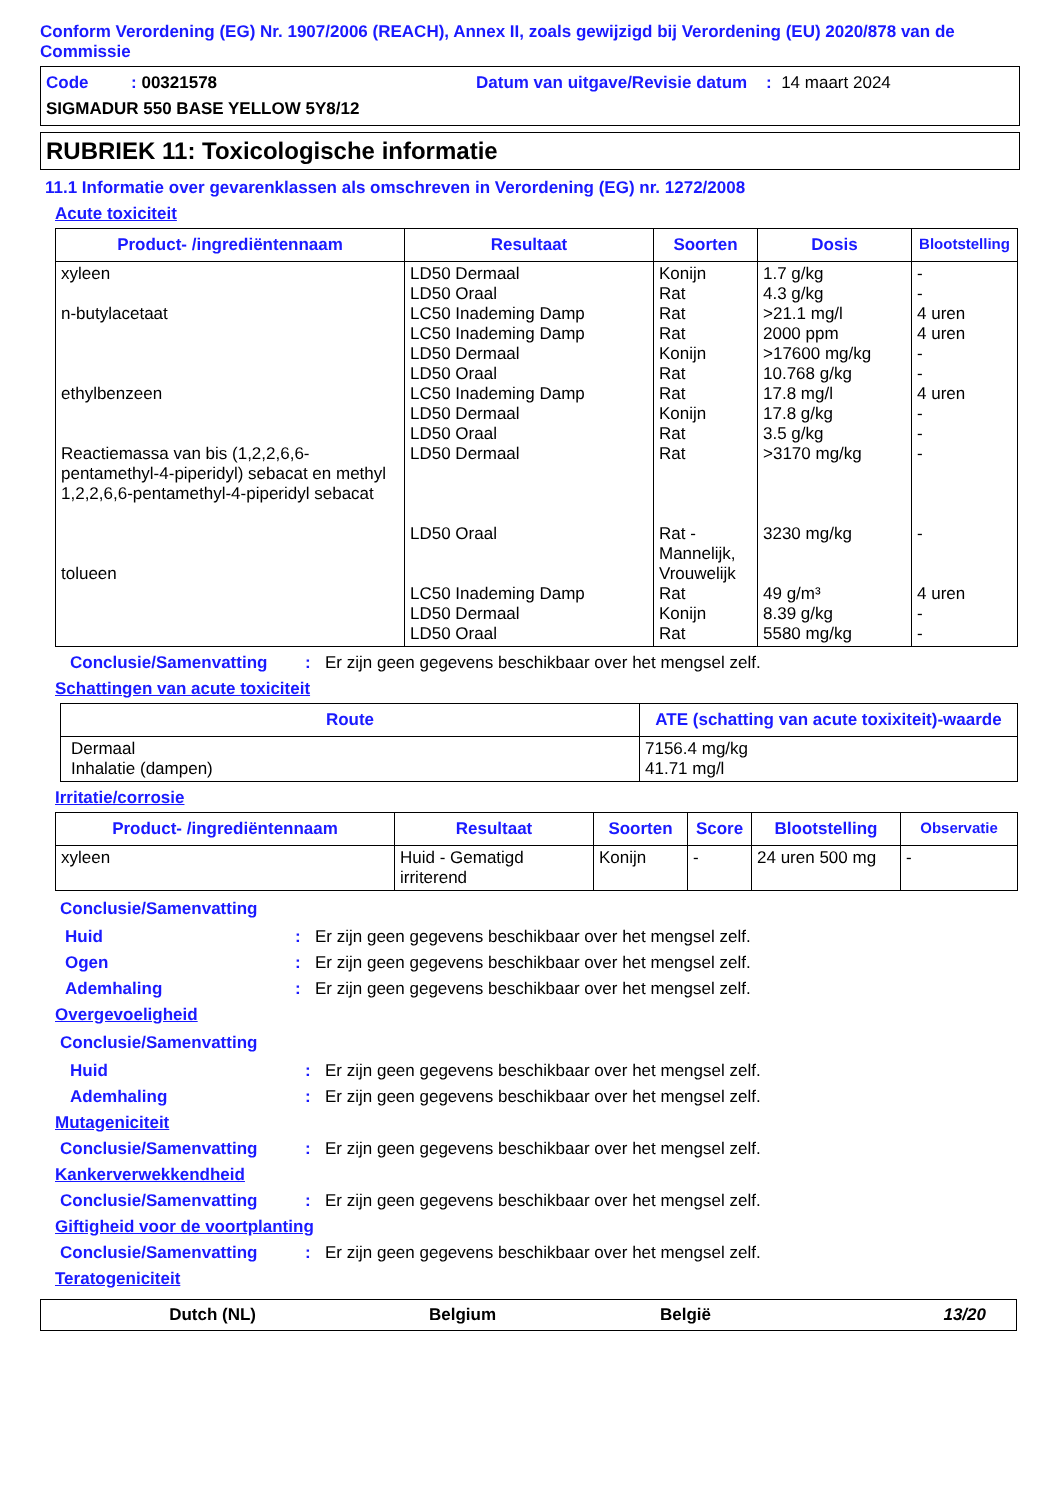Conform Verordening (EG) Nr. 1907/2006 (REACH), Annex II, zoals gewijzigd bij Verordening (EU) 2020/878 van de Commissie
Code : 00321578 Datum van uitgave/Revisie datum : 14 maart 2024
SIGMADUR 550 BASE YELLOW 5Y8/12
RUBRIEK 11: Toxicologische informatie
11.1 Informatie over gevarenklassen als omschreven in Verordening (EG) nr. 1272/2008
Acute toxiciteit
| Product- /ingrediëntennaam | Resultaat | Soorten | Dosis | Blootstelling |
| --- | --- | --- | --- | --- |
| xyleen n-butylacetaat ethylbenzeen Reactiemassa van bis (1,2,2,6,6-pentamethyl-4-piperidyl) sebacat en methyl 1,2,2,6,6-pentamethyl-4-piperidyl sebacat tolueen | LD50 Dermaal LD50 Oraal LC50 Inademing Damp LC50 Inademing Damp LD50 Dermaal LD50 Oraal LC50 Inademing Damp LD50 Dermaal LD50 Oraal LD50 Dermaal LD50 Oraal LC50 Inademing Damp LD50 Dermaal LD50 Oraal | Konijn Rat Rat Rat Konijn Rat Rat Konijn Rat Rat Rat - Mannelijk, Vrouwelijk Rat Konijn Rat | 1.7 g/kg 4.3 g/kg >21.1 mg/l 2000 ppm >17600 mg/kg 10.768 g/kg 17.8 mg/l 17.8 g/kg 3.5 g/kg >3170 mg/kg 3230 mg/kg 49 g/m³ 8.39 g/kg 5580 mg/kg | - - 4 uren 4 uren - - 4 uren - - - - 4 uren - - |
Conclusie/Samenvatting: Er zijn geen gegevens beschikbaar over het mengsel zelf.
Schattingen van acute toxiciteit
| Route | ATE (schatting van acute toxixiteit)-waarde |
| --- | --- |
| Dermaal Inhalatie (dampen) | 7156.4 mg/kg 41.71 mg/l |
Irritatie/corrosie
| Product- /ingrediëntennaam | Resultaat | Soorten | Score | Blootstelling | Observatie |
| --- | --- | --- | --- | --- | --- |
| xyleen | Huid - Gematigd irriterend | Konijn | - | 24 uren 500 mg | - |
Conclusie/Samenvatting
Huid: Er zijn geen gegevens beschikbaar over het mengsel zelf.
Ogen: Er zijn geen gegevens beschikbaar over het mengsel zelf.
Ademhaling: Er zijn geen gegevens beschikbaar over het mengsel zelf.
Overgevoeligheid
Conclusie/Samenvatting
Huid: Er zijn geen gegevens beschikbaar over het mengsel zelf.
Ademhaling: Er zijn geen gegevens beschikbaar over het mengsel zelf.
Mutageniciteit
Conclusie/Samenvatting: Er zijn geen gegevens beschikbaar over het mengsel zelf.
Kankerverwekkendheid
Conclusie/Samenvatting: Er zijn geen gegevens beschikbaar over het mengsel zelf.
Giftigheid voor de voortplanting
Conclusie/Samenvatting: Er zijn geen gegevens beschikbaar over het mengsel zelf.
Teratogeniciteit
Dutch (NL) Belgium België 13/20